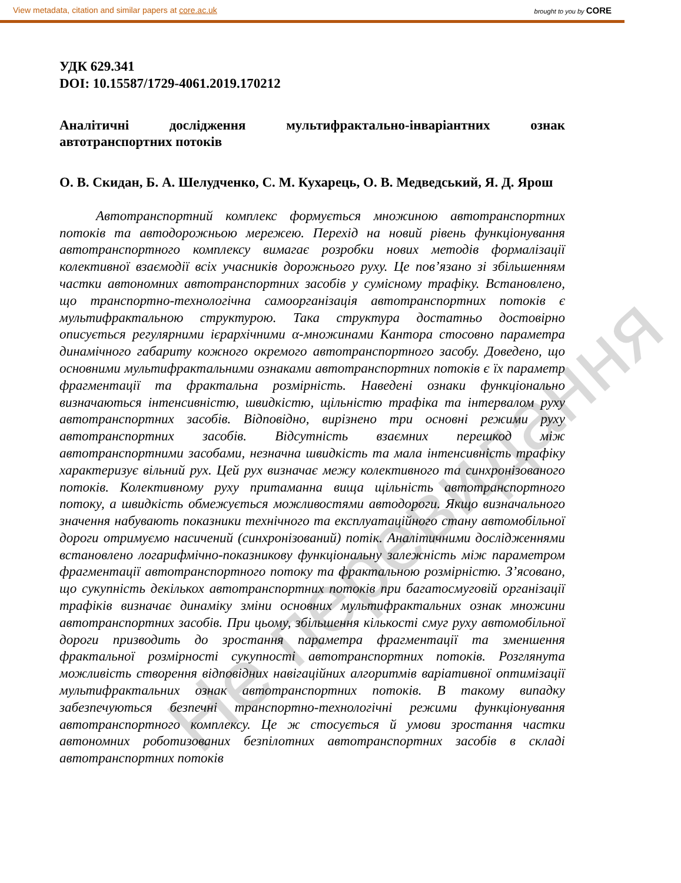View metadata, citation and similar papers at core.ac.uk brought to you by CORE
УДК 629.341
DOI: 10.15587/1729-4061.2019.170212
Аналітичні дослідження мультифрактально-інваріантних ознак автотранспортних потоків
О. В. Скидан, Б. А. Шелудченко, С. М. Кухарець, О. В. Медведський, Я. Д. Ярош
Автотранспортний комплекс формується множиною автотранспортних потоків та автодорожньою мережею. Перехід на новий рівень функціонування автотранспортного комплексу вимагає розробки нових методів формалізації колективної взаємодії всіх учасників дорожнього руху. Це пов’язано зі збільшенням частки автономних автотранспортних засобів у сумісному трафіку. Встановлено, що транспортно-технологічна самоорганізація автотранспортних потоків є мультифрактальною структурою. Така структура достатньо достовірно описується регулярними ієрархічними α-множинами Кантора стосовно параметра динамічного габариту кожного окремого автотранспортного засобу. Доведено, що основними мультифрактальними ознаками автотранспортних потоків є їх параметр фрагментації та фрактальна розмірність. Наведені ознаки функціонально визначаються інтенсивністю, швидкістю, щільністю трафіка та інтервалом руху автотранспортних засобів. Відповідно, вирізнено три основні режими руху автотранспортних засобів. Відсутність взаємних перешкод між автотранспортними засобами, незначна швидкість та мала інтенсивність трафіку характеризує вільний рух. Цей рух визначає межу колективного та синхронізованого потоків. Колективному руху притаманна вища щільність автотранспортного потоку, а швидкість обмежується можливостями автодороги. Якщо визначального значення набувають показники технічного та експлуатаційного стану автомобільної дороги отримуємо насичений (синхронізований) потік. Аналітичними дослідженнями встановлено логарифмічно-показникову функціональну залежність між параметром фрагментації автотранспортного потоку та фрактальною розмірністю. З’ясовано, що сукупність декількох автотранспортних потоків при багатосмуговій організації трафіків визначає динаміку зміни основних мультифрактальних ознак множини автотранспортних засобів. При цьому, збільшення кількості смуг руху автомобільної дороги призводить до зростання параметра фрагментації та зменшення фрактальної розмірності сукупності автотранспортних потоків. Розглянута можливість створення відповідних навігаційних алгоритмів варіативної оптимізації мультифрактальних ознак автотранспортних потоків. В такому випадку забезпечуються безпечні транспортно-технологічні режими функціонування автотранспортного комплексу. Це ж стосується й умови зростання частки автономних роботизованих безпілотних автотранспортних засобів в складі автотранспортних потоків
Не перевидання